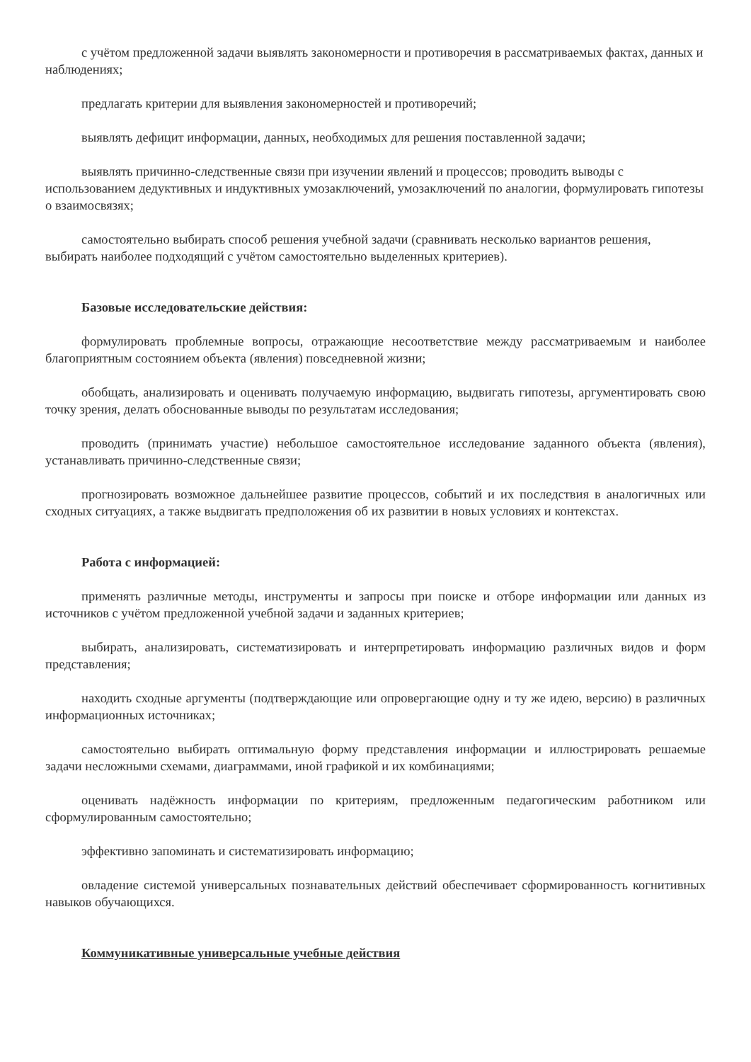с учётом предложенной задачи выявлять закономерности и противоречия в рассматриваемых фактах, данных и наблюдениях;
предлагать критерии для выявления закономерностей и противоречий;
выявлять дефицит информации, данных, необходимых для решения поставленной задачи;
выявлять причинно-следственные связи при изучении явлений и процессов; проводить выводы с использованием дедуктивных и индуктивных умозаключений, умозаключений по аналогии, формулировать гипотезы о взаимосвязях;
самостоятельно выбирать способ решения учебной задачи (сравнивать несколько вариантов решения, выбирать наиболее подходящий с учётом самостоятельно выделенных критериев).
Базовые исследовательские действия:
формулировать проблемные вопросы, отражающие несоответствие между рассматриваемым и наиболее благоприятным состоянием объекта (явления) повседневной жизни;
обобщать, анализировать и оценивать получаемую информацию, выдвигать гипотезы, аргументировать свою точку зрения, делать обоснованные выводы по результатам исследования;
проводить (принимать участие) небольшое самостоятельное исследование заданного объекта (явления), устанавливать причинно-следственные связи;
прогнозировать возможное дальнейшее развитие процессов, событий и их последствия в аналогичных или сходных ситуациях, а также выдвигать предположения об их развитии в новых условиях и контекстах.
Работа с информацией:
применять различные методы, инструменты и запросы при поиске и отборе информации или данных из источников с учётом предложенной учебной задачи и заданных критериев;
выбирать, анализировать, систематизировать и интерпретировать информацию различных видов и форм представления;
находить сходные аргументы (подтверждающие или опровергающие одну и ту же идею, версию) в различных информационных источниках;
самостоятельно выбирать оптимальную форму представления информации и иллюстрировать решаемые задачи несложными схемами, диаграммами, иной графикой и их комбинациями;
оценивать надёжность информации по критериям, предложенным педагогическим работником или сформулированным самостоятельно;
эффективно запоминать и систематизировать информацию;
овладение системой универсальных познавательных действий обеспечивает сформированность когнитивных навыков обучающихся.
Коммуникативные универсальные учебные действия